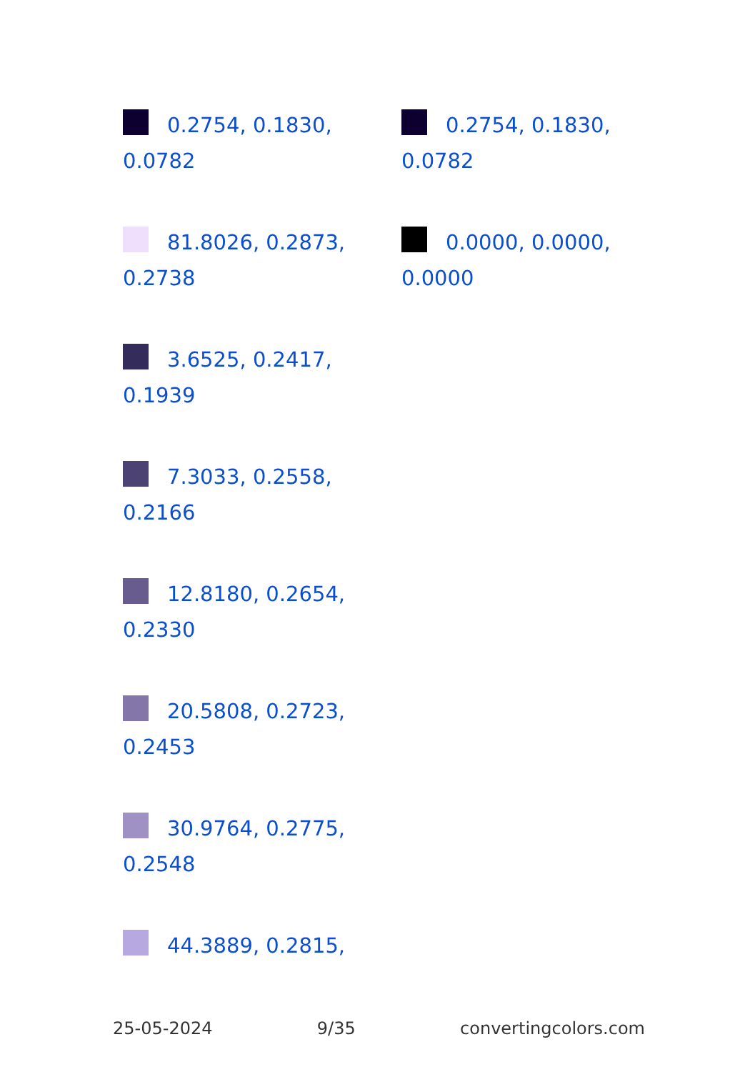0.2754, 0.1830, 0.0782 0.2754, 0.1830, 0.0782
81.8026, 0.2873, 0.2738
0.0000, 0.0000, 0.0000
3.6525, 0.2417, 0.1939
7.3033, 0.2558, 0.2166
12.8180, 0.2654, 0.2330
20.5808, 0.2723, 0.2453
30.9764, 0.2775, 0.2548
44.3889, 0.2815,
25-05-2024 9/35 convertingcolors.com